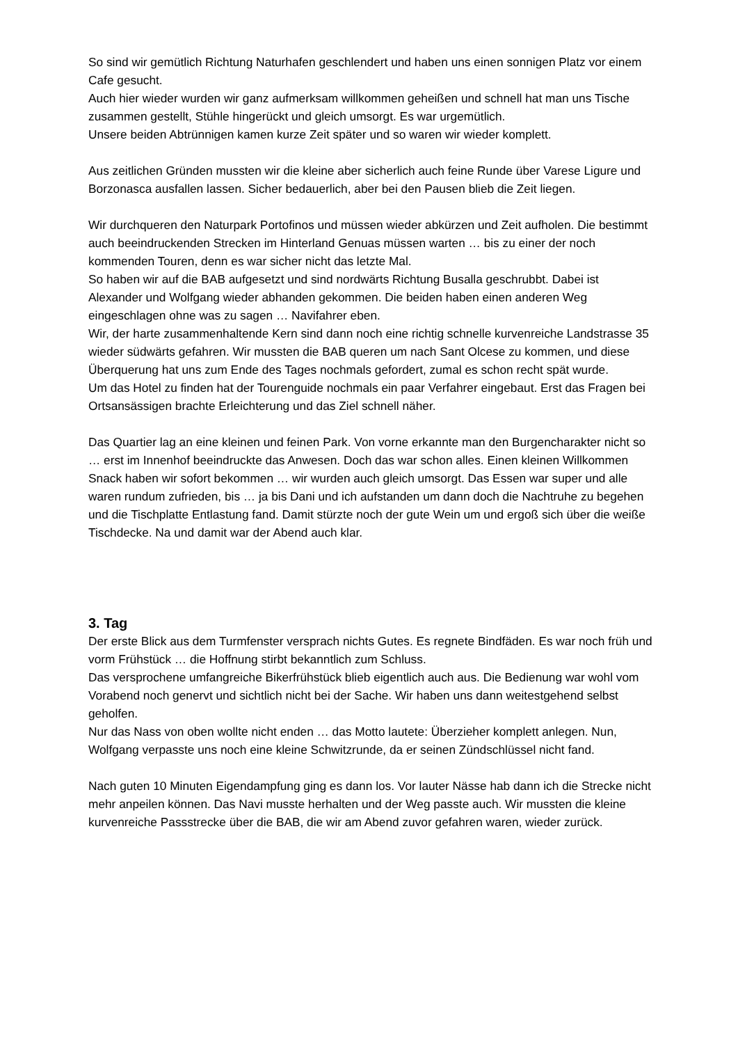So sind wir gemütlich Richtung Naturhafen geschlendert und haben uns einen sonnigen Platz vor einem Cafe gesucht.
Auch hier wieder wurden wir ganz aufmerksam willkommen geheißen und schnell hat man uns Tische zusammen gestellt, Stühle hingerückt und gleich umsorgt. Es war urgemütlich.
Unsere beiden Abtrünnigen kamen kurze Zeit später und so waren wir wieder komplett.
Aus zeitlichen Gründen mussten wir die kleine aber sicherlich auch feine Runde über Varese Ligure und Borzonasca ausfallen lassen. Sicher bedauerlich, aber bei den Pausen blieb die Zeit liegen.
Wir durchqueren den Naturpark Portofinos und müssen wieder abkürzen und Zeit aufholen. Die bestimmt auch beeindruckenden Strecken im Hinterland Genuas müssen warten … bis zu einer der noch kommenden Touren, denn es war sicher nicht das letzte Mal.
So haben wir auf die BAB aufgesetzt und sind nordwärts Richtung Busalla geschrubbt. Dabei ist Alexander und Wolfgang wieder abhanden gekommen. Die beiden haben einen anderen Weg eingeschlagen ohne was zu sagen … Navifahrer eben.
Wir, der harte zusammenhaltende Kern sind dann noch eine richtig schnelle kurvenreiche Landstrasse 35 wieder südwärts gefahren. Wir mussten die BAB queren um nach Sant Olcese zu kommen, und diese Überquerung hat uns zum Ende des Tages nochmals gefordert, zumal es schon recht spät wurde.
Um das Hotel zu finden hat der Tourenguide nochmals ein paar Verfahrer eingebaut. Erst das Fragen bei Ortsansässigen brachte Erleichterung und das Ziel schnell näher.
Das Quartier lag an eine kleinen und feinen Park. Von vorne erkannte man den Burgencharakter nicht so … erst im Innenhof beeindruckte das Anwesen. Doch das war schon alles. Einen kleinen Willkommen Snack haben wir sofort bekommen … wir wurden auch gleich umsorgt. Das Essen war super und alle waren rundum zufrieden, bis … ja bis Dani und ich aufstanden um dann doch die Nachtruhe zu begehen und die Tischplatte Entlastung fand. Damit stürzte noch der gute Wein um und ergoß sich über die weiße Tischdecke. Na und damit war der Abend auch klar.
3. Tag
Der erste Blick aus dem Turmfenster versprach nichts Gutes. Es regnete Bindfäden. Es war noch früh und vorm Frühstück … die Hoffnung stirbt bekanntlich zum Schluss.
Das versprochene umfangreiche Bikerfrühstück blieb eigentlich auch aus. Die Bedienung war wohl vom Vorabend noch genervt und sichtlich nicht bei der Sache. Wir haben uns dann weitestgehend selbst geholfen.
Nur das Nass von oben wollte nicht enden … das Motto lautete: Überzieher komplett anlegen. Nun, Wolfgang verpasste uns noch eine kleine Schwitzrunde, da er seinen Zündschlüssel nicht fand.
Nach guten 10 Minuten Eigendampfung ging es dann los. Vor lauter Nässe hab dann ich die Strecke nicht mehr anpeilen können. Das Navi musste herhalten und der Weg passte auch. Wir mussten die kleine kurvenreiche Passstrecke über die BAB, die wir am Abend zuvor gefahren waren, wieder zurück.